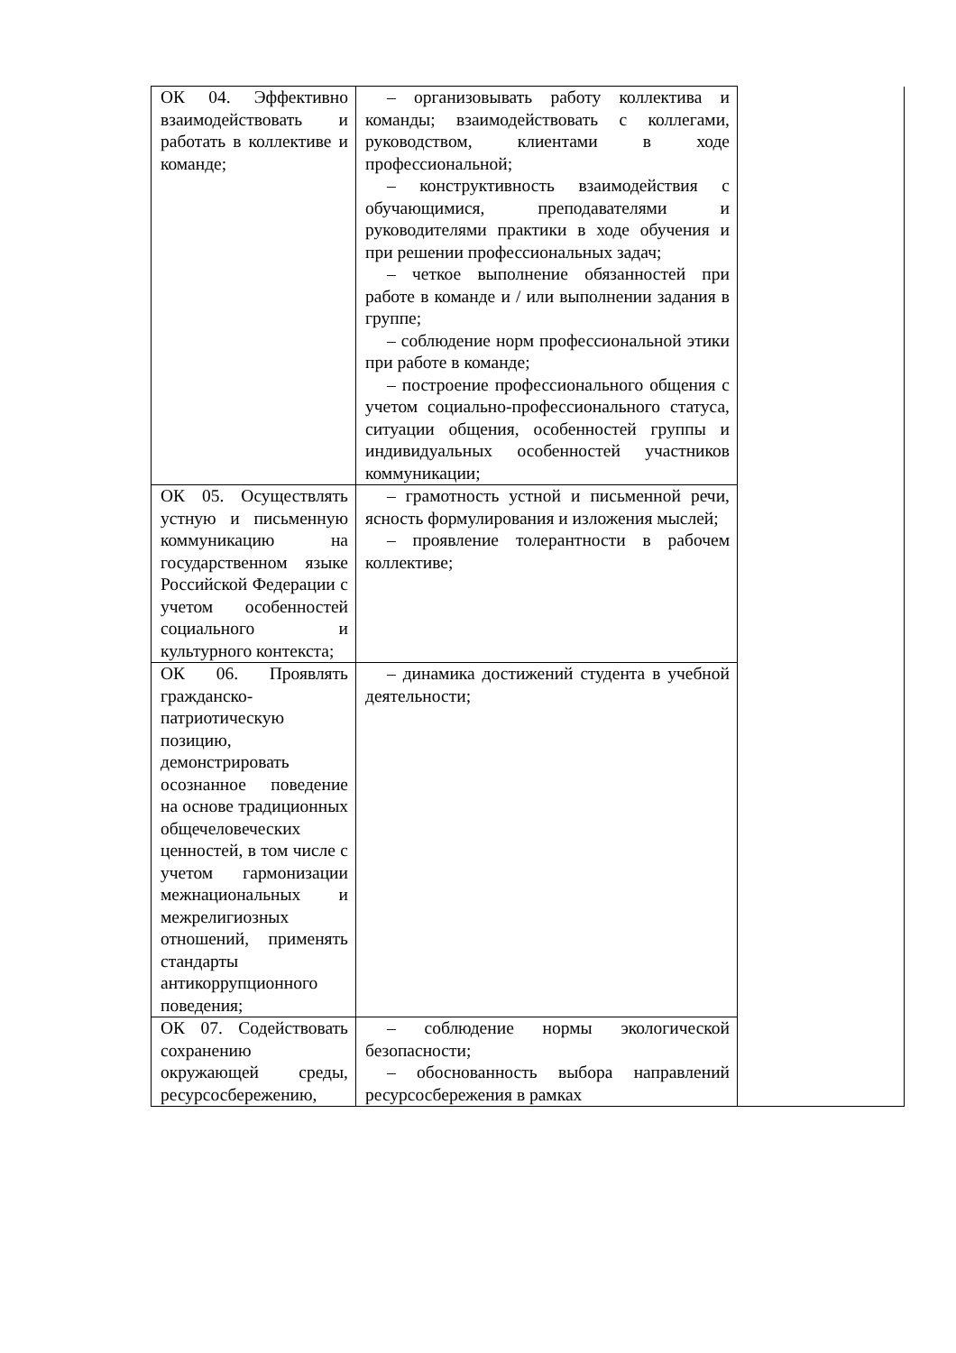| ОК 04. Эффективно взаимодействовать и работать в коллективе и команде; | – организовывать работу коллектива и команды; взаимодействовать с коллегами, руководством, клиентами в ходе профессиональной; – конструктивность взаимодействия с обучающимися, преподавателями и руководителями практики в ходе обучения и при решении профессиональных задач; – четкое выполнение обязанностей при работе в команде и / или выполнении задания в группе; – соблюдение норм профессиональной этики при работе в команде; – построение профессионального общения с учетом социально-профессионального статуса, ситуации общения, особенностей группы и индивидуальных особенностей участников коммуникации; | |
| ОК 05. Осуществлять устную и письменную коммуникацию на государственном языке Российской Федерации с учетом особенностей социального и культурного контекста; | – грамотность устной и письменной речи, ясность формулирования и изложения мыслей; – проявление толерантности в рабочем коллективе; | |
| ОК 06. Проявлять гражданско-патриотическую позицию, демонстрировать осознанное поведение на основе традиционных общечеловеческих ценностей, в том числе с учетом гармонизации межнациональных и межрелигиозных отношений, применять стандарты антикоррупционного поведения; | – динамика достижений студента в учебной деятельности; | |
| ОК 07. Содействовать сохранению окружающей среды, ресурсосбережению, | – соблюдение нормы экологической безопасности; – обоснованность выбора направлений ресурсосбережения в рамках | |